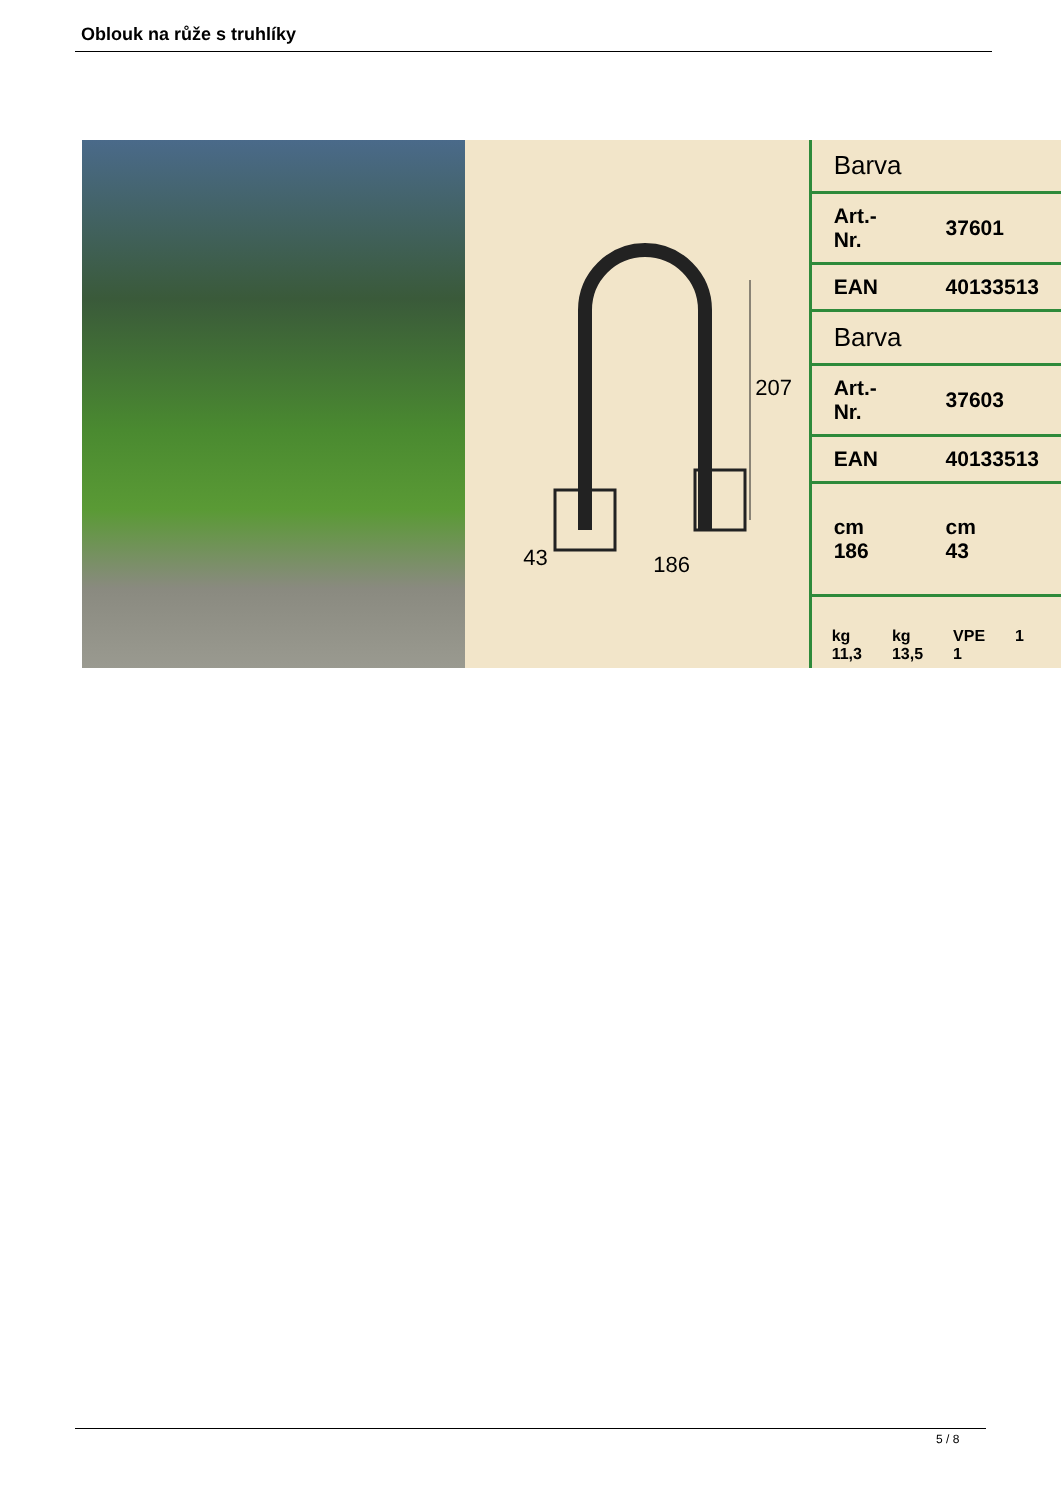Oblouk na růže s truhlíky
207
43 186
| Barva | |
| Art.-Nr. | 37601 |
| EAN | 40133513 |
| Barva | |
| Art.-Nr. | 37603 |
| EAN | 40133513 |
| cm 186 | cm 43 |
kg
11,3
kg
13,5
VPE
1
1
5 / 8